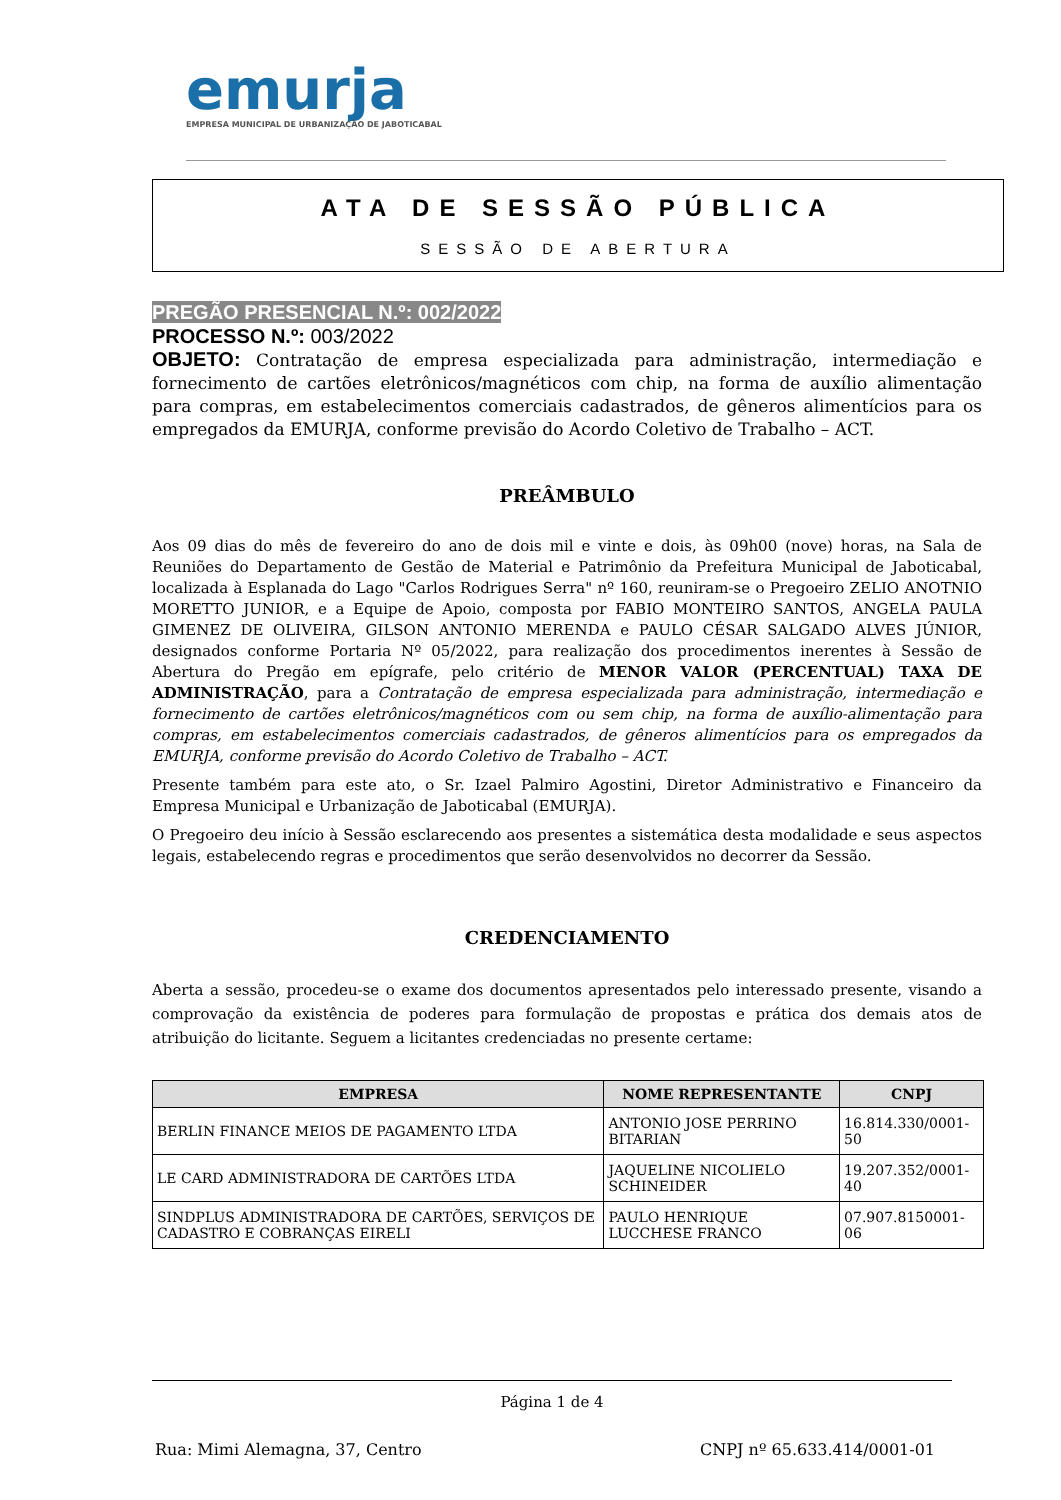emurja
EMPRESA MUNICIPAL DE URBANIZAÇÃO DE JABOTICABAL
ATA DE SESSÃO PÚBLICA
SESSÃO DE ABERTURA
PREGÃO PRESENCIAL N.º: 002/2022
PROCESSO N.º: 003/2022
OBJETO: Contratação de empresa especializada para administração, intermediação e fornecimento de cartões eletrônicos/magnéticos com chip, na forma de auxílio alimentação para compras, em estabelecimentos comerciais cadastrados, de gêneros alimentícios para os empregados da EMURJA, conforme previsão do Acordo Coletivo de Trabalho – ACT.
PREÂMBULO
Aos 09 dias do mês de fevereiro do ano de dois mil e vinte e dois, às 09h00 (nove) horas, na Sala de Reuniões do Departamento de Gestão de Material e Patrimônio da Prefeitura Municipal de Jaboticabal, localizada à Esplanada do Lago "Carlos Rodrigues Serra" nº 160, reuniram-se o Pregoeiro ZELIO ANOTNIO MORETTO JUNIOR, e a Equipe de Apoio, composta por FABIO MONTEIRO SANTOS, ANGELA PAULA GIMENEZ DE OLIVEIRA, GILSON ANTONIO MERENDA e PAULO CÉSAR SALGADO ALVES JÚNIOR, designados conforme Portaria Nº 05/2022, para realização dos procedimentos inerentes à Sessão de Abertura do Pregão em epígrafe, pelo critério de MENOR VALOR (PERCENTUAL) TAXA DE ADMINISTRAÇÃO, para a Contratação de empresa especializada para administração, intermediação e fornecimento de cartões eletrônicos/magnéticos com ou sem chip, na forma de auxílio-alimentação para compras, em estabelecimentos comerciais cadastrados, de gêneros alimentícios para os empregados da EMURJA, conforme previsão do Acordo Coletivo de Trabalho – ACT.
Presente também para este ato, o Sr. Izael Palmiro Agostini, Diretor Administrativo e Financeiro da Empresa Municipal e Urbanização de Jaboticabal (EMURJA).
O Pregoeiro deu início à Sessão esclarecendo aos presentes a sistemática desta modalidade e seus aspectos legais, estabelecendo regras e procedimentos que serão desenvolvidos no decorrer da Sessão.
CREDENCIAMENTO
Aberta a sessão, procedeu-se o exame dos documentos apresentados pelo interessado presente, visando a comprovação da existência de poderes para formulação de propostas e prática dos demais atos de atribuição do licitante. Seguem a licitantes credenciadas no presente certame:
| EMPRESA | NOME REPRESENTANTE | CNPJ |
| --- | --- | --- |
| BERLIN FINANCE MEIOS DE PAGAMENTO LTDA | ANTONIO JOSE PERRINO BITARIAN | 16.814.330/0001-50 |
| LE CARD ADMINISTRADORA DE CARTÕES LTDA | JAQUELINE NICOLIELO SCHINEIDER | 19.207.352/0001-40 |
| SINDPLUS ADMINISTRADORA DE CARTÕES, SERVIÇOS DE CADASTRO E COBRANÇAS EIRELI | PAULO HENRIQUE LUCCHESE FRANCO | 07.907.8150001-06 |
Página 1 de 4
Rua: Mimi Alemagna, 37, Centro CNPJ nº 65.633.414/0001-01